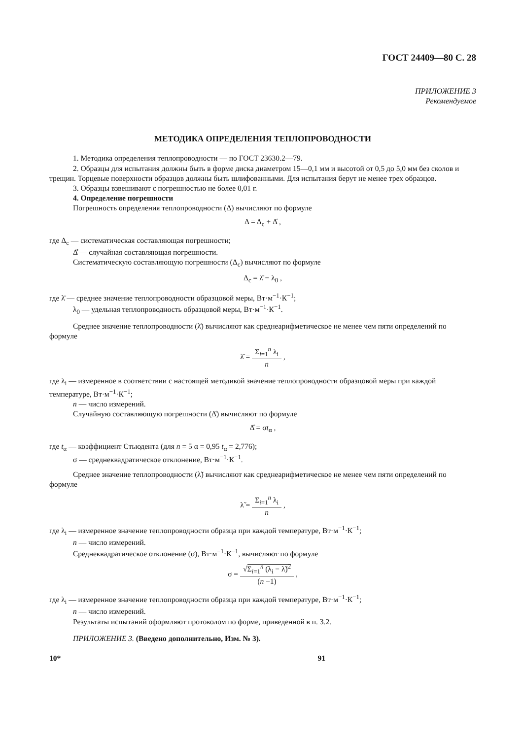ГОСТ 24409—80 С. 28
ПРИЛОЖЕНИЕ 3
Рекомендуемое
МЕТОДИКА ОПРЕДЕЛЕНИЯ ТЕПЛОПРОВОДНОСТИ
1. Методика определения теплопроводности — по ГОСТ 23630.2—79.
2. Образцы для испытания должны быть в форме диска диаметром 15—0,1 мм и высотой от 0,5 до 5,0 мм без сколов и трещин. Торцевые поверхности образцов должны быть шлифованными. Для испытания берут не менее трех образцов.
3. Образцы взвешивают с погрешностью не более 0,01 г.
4. Определение погрешности
Погрешность определения теплопроводности (Δ) вычисляют по формуле
Δ = Δ<sub>c</sub> + Δ̊ ,
где Δ<sub>c</sub> — систематическая составляющая погрешности;
Δ̊ — случайная составляющая погрешности.
Систематическую составляющую погрешности (Δ<sub>c</sub>) вычисляют по формуле
Δ<sub>c</sub> = λ̄ − λ<sub>0</sub> ,
где λ̄ — среднее значение теплопроводности образцовой меры, Вт·м<sup>−1</sup>·К<sup>−1</sup>;
λ<sub>0</sub> — удельная теплопроводность образцовой меры, Вт·м<sup>−1</sup>·К<sup>−1</sup>.
Среднее значение теплопроводности (λ̄) вычисляют как среднеарифметическое не менее чем пяти определений по формуле
λ̄ = Σ<sub>i=1</sub><sup>n</sup> λ<sub>i</sub> n ,
где λ<sub>i</sub> — измеренное в соответствии с настоящей методикой значение теплопроводности образцовой меры при каждой температуре, Вт·м<sup>−1</sup>·К<sup>−1</sup>;
n — число измерений.
Случайную составляющую погрешности (Δ̊) вычисляют по формуле
Δ̊ = σt<sub>α</sub> ,
где t<sub>α</sub> — коэффициент Стьюдента (для n = 5 α = 0,95 t<sub>α</sub> = 2,776);
σ — среднеквадратическое отклонение, Вт·м<sup>−1</sup>·К<sup>−1</sup>.
Среднее значение теплопроводности (λ̃) вычисляют как среднеарифметическое не менее чем пяти определений по формуле
λ̃ = Σ<sub>i=1</sub><sup>n</sup> λ<sub>i</sub> n ,
где λ<sub>i</sub> — измеренное значение теплопроводности образца при каждой температуре, Вт·м<sup>−1</sup>·К<sup>−1</sup>;
n — число измерений.
Среднеквадратическое отклонение (σ), Вт·м<sup>−1</sup>·К<sup>−1</sup>, вычисляют по формуле
σ = √Σ<sub>i=1</sub><sup>n</sup> (λ<sub>i</sub> − λ̃)<sup>2</sup> (n −1) ,
где λ<sub>i</sub> — измеренное значение теплопроводности образца при каждой температуре, Вт·м<sup>−1</sup>·К<sup>−1</sup>;
n — число измерений.
Результаты испытаний оформляют протоколом по форме, приведенной в п. 3.2.
ПРИЛОЖЕНИЕ 3. (Введено дополнительно, Изм. № 3).
10* 91